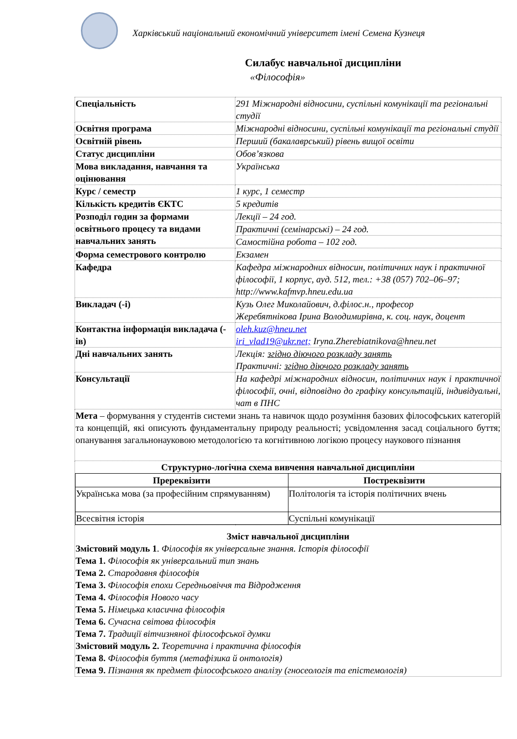Харківський національний економічний університет імені Семена Кузнеця
Силабус навчальної дисципліни
«Філософія»
| Спеціальність | 291 Міжнародні відносини, суспільні комунікації та регіональні студії |
| Освітня програма | Міжнародні відносини, суспільні комунікації та регіональні студії |
| Освітній рівень | Перший (бакалаврський) рівень вищої освіти |
| Статус дисципліни | Обов’язкова |
| Мова викладання, навчання та оцінювання | Українська |
| Курс / семестр | 1 курс, 1 семестр |
| Кількість кредитів ЄКТС | 5 кредитів |
| Розподіл годин за формами освітнього процесу та видами навчальних занять | Лекції – 24 год. |
| | Практичні (семінарські) – 24 год. |
| | Самостійна робота – 102 год. |
| Форма семестрового контролю | Екзамен |
| Кафедра | Кафедра міжнародних відносин, політичних наук і практичної філософії, 1 корпус, ауд. 512, тел.: +38 (057) 702–06–97; http://www.kafmvp.hneu.edu.ua |
| Викладач (-і) | Кузь Олег Миколайович, д.філос.н., професор Жеребятнікова Ірина Володимирівна, к. соц. наук, доцент |
| Контактна інформація викладача (-ів) | oleh.kuz@hneu.net iri_vlad19@ukr.net; Iryna.Zherebiatnikova@hneu.net |
| Дні навчальних занять | Лекція: згідно діючого розкладу занять Практичні: згідно діючого розкладу занять |
| Консультації | На кафедрі міжнародних відносин, політичних наук і практичної філософії, очні, відповідно до графіку консультацій, індивідуальні, чат в ПНС |
| Мета – формування у студентів системи знань та навичок щодо розуміння базових філософських категорій та концепцій, які описують фундаментальну природу реальності; усвідомлення засад соціального буття; опанування загальнонауковою методологією та когнітивною логікою процесу наукового пізнання | |
| Структурно-логічна схема вивчення навчальної дисципліни / Пререквізити / Постреквізити / / --- / --- / / Українська мова (за професійним спрямуванням) / Політологія та історія політичних вчень / / Всесвітня історія / Суспільні комунікації / | |
| Зміст навчальної дисципліни Змістовий модуль 1 . Філософія як універсальне знання. Історія філософії Тема 1. Філософія як універсальний тип знань Тема 2. Стародавня філософія Тема 3. Філософія епохи Середньовіччя та Відродження Тема 4. Філософія Нового часу Тема 5. Німецька класична філософія Тема 6. Сучасна світова філософія Тема 7. Традиції вітчизняної філософської думки Змістовий модуль 2. Теоретична і практична філософія Тема 8. Філософія буття (метафізика й онтологія) Тема 9. Пізнання як предмет філософського аналізу (гносеологія та епістемологія) | |